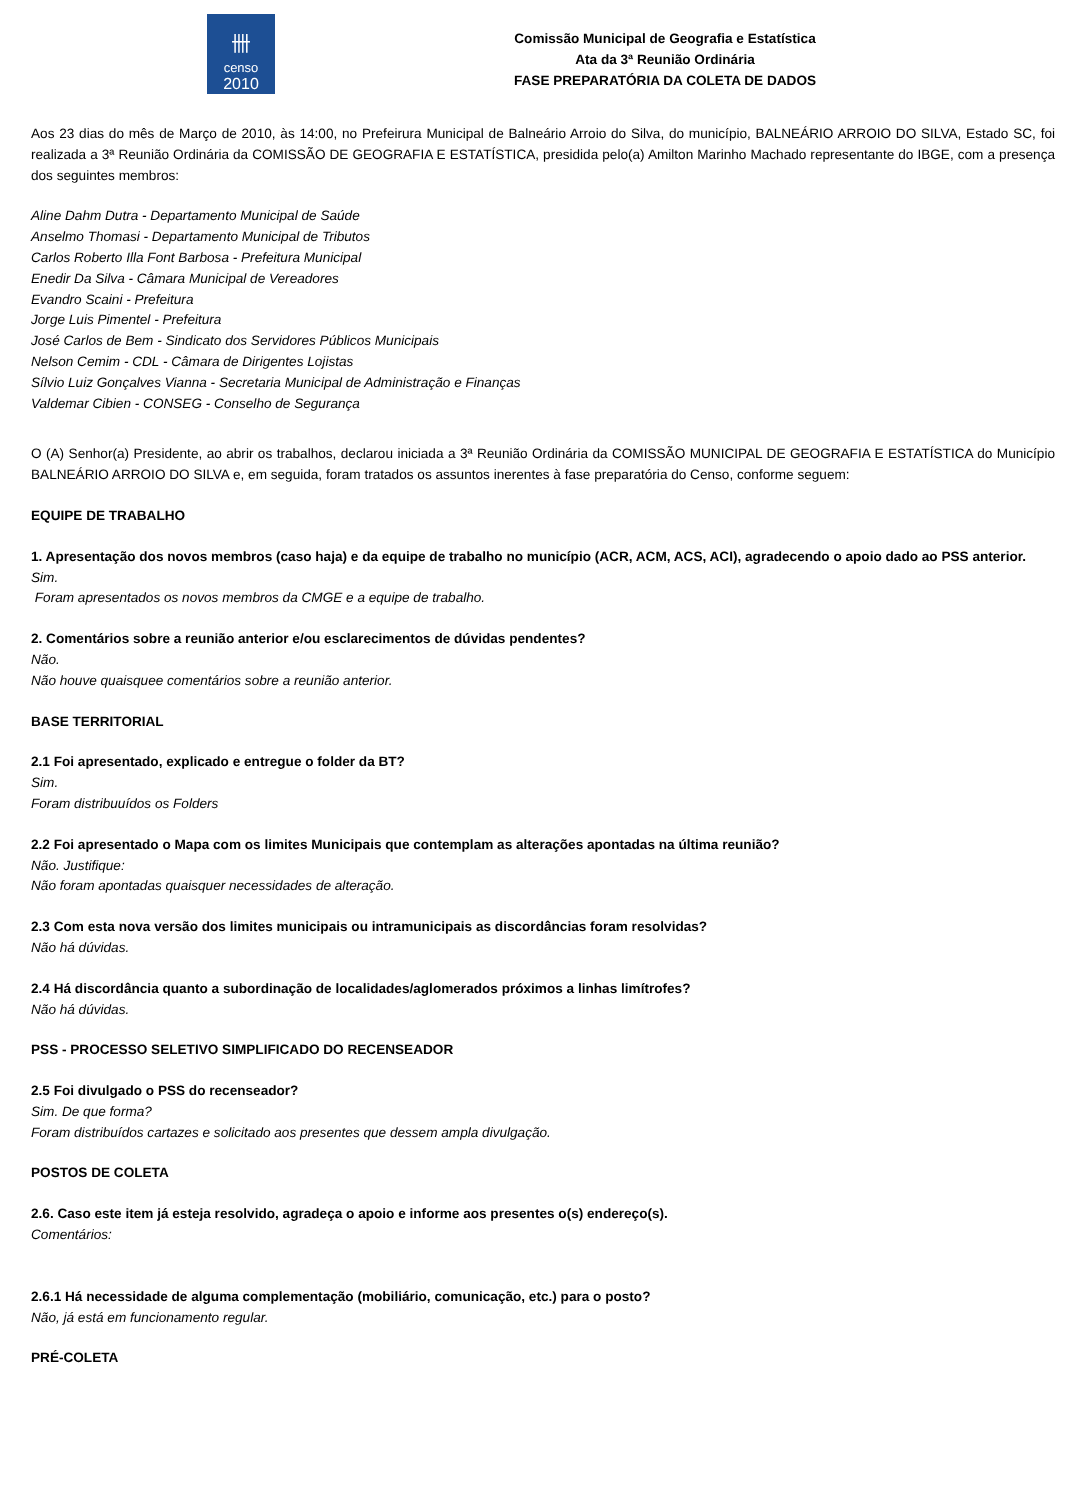卌
censo
2010
Comissão Municipal de Geografia e Estatística
Ata da 3ª Reunião Ordinária
FASE PREPARATÓRIA DA COLETA DE DADOS
Aos 23 dias do mês de Março de 2010, às 14:00, no Prefeirura Municipal de Balneário Arroio do Silva, do município, BALNEÁRIO ARROIO DO SILVA, Estado SC, foi realizada a 3ª Reunião Ordinária da COMISSÃO DE GEOGRAFIA E ESTATÍSTICA, presidida pelo(a) Amilton Marinho Machado representante do IBGE, com a presença dos seguintes membros:
Aline Dahm Dutra - Departamento Municipal de Saúde
Anselmo Thomasi - Departamento Municipal de Tributos
Carlos Roberto Illa Font Barbosa - Prefeitura Municipal
Enedir Da Silva - Câmara Municipal de Vereadores
Evandro Scaini - Prefeitura
Jorge Luis Pimentel - Prefeitura
José Carlos de Bem - Sindicato dos Servidores Públicos Municipais
Nelson Cemim - CDL - Câmara de Dirigentes Lojistas
Sílvio Luiz Gonçalves Vianna - Secretaria Municipal de Administração e Finanças
Valdemar Cibien - CONSEG - Conselho de Segurança
O (A) Senhor(a) Presidente, ao abrir os trabalhos, declarou iniciada a 3ª Reunião Ordinária da COMISSÃO MUNICIPAL DE GEOGRAFIA E ESTATÍSTICA do Município BALNEÁRIO ARROIO DO SILVA e, em seguida, foram tratados os assuntos inerentes à fase preparatória do Censo, conforme seguem:
EQUIPE DE TRABALHO
1. Apresentação dos novos membros (caso haja) e da equipe de trabalho no município (ACR, ACM, ACS, ACI), agradecendo o apoio dado ao PSS anterior.
Sim.
Foram apresentados os novos membros da CMGE e a equipe de trabalho.
2. Comentários sobre a reunião anterior e/ou esclarecimentos de dúvidas pendentes?
Não.
Não houve quaisquee comentários sobre a reunião anterior.
BASE TERRITORIAL
2.1 Foi apresentado, explicado e entregue o folder da BT?
Sim.
Foram distribuuídos os Folders
2.2 Foi apresentado o Mapa com os limites Municipais que contemplam as alterações apontadas na última reunião?
Não. Justifique:
Não foram apontadas quaisquer necessidades de alteração.
2.3 Com esta nova versão dos limites municipais ou intramunicipais as discordâncias foram resolvidas?
Não há dúvidas.
2.4 Há discordância quanto a subordinação de localidades/aglomerados próximos a linhas limítrofes?
Não há dúvidas.
PSS - PROCESSO SELETIVO SIMPLIFICADO DO RECENSEADOR
2.5 Foi divulgado o PSS do recenseador?
Sim. De que forma?
Foram distribuídos cartazes e solicitado aos presentes que dessem ampla divulgação.
POSTOS DE COLETA
2.6. Caso este item já esteja resolvido, agradeça o apoio e informe aos presentes o(s) endereço(s).
Comentários:
2.6.1 Há necessidade de alguma complementação (mobiliário, comunicação, etc.) para o posto?
Não, já está em funcionamento regular.
PRÉ-COLETA